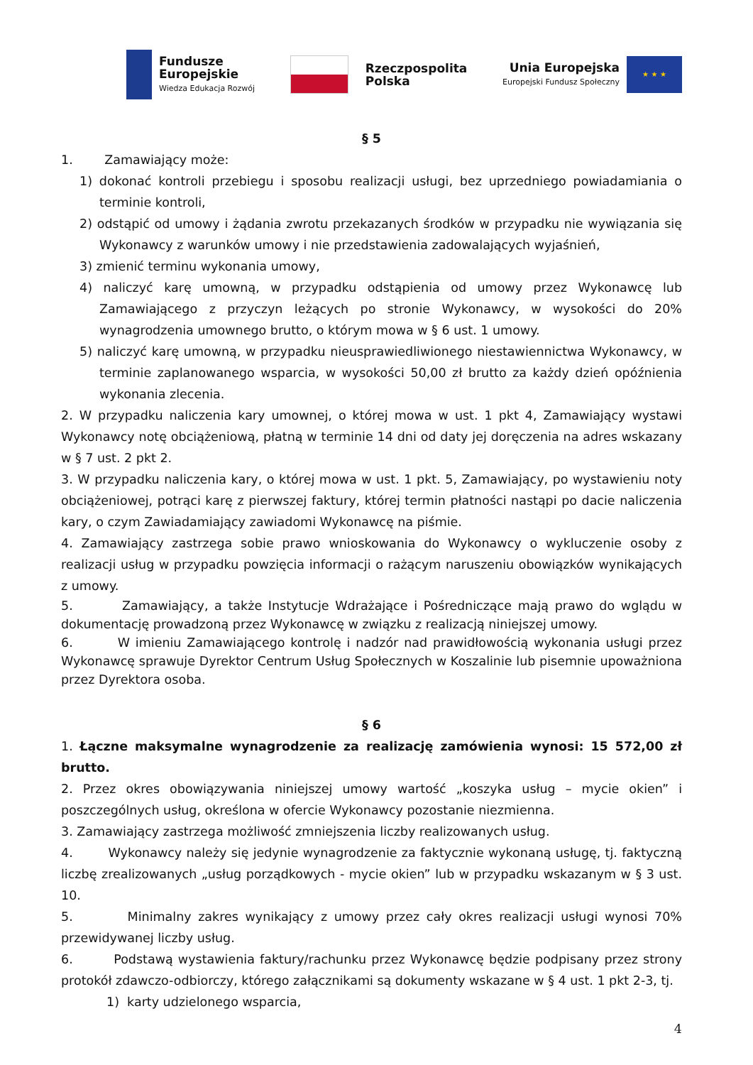Fundusze
Europejskie
Wiedza Edukacja Rozwój
Rzeczpospolita
Polska
Unia Europejska
Europejski Fundusz Społeczny
★ ★ ★
§ 5
1. Zamawiający może:
1) dokonać kontroli przebiegu i sposobu realizacji usługi, bez uprzedniego powiadamiania o terminie kontroli,
2) odstąpić od umowy i żądania zwrotu przekazanych środków w przypadku nie wywiązania się Wykonawcy z warunków umowy i nie przedstawienia zadowalających wyjaśnień,
3) zmienić terminu wykonania umowy,
4) naliczyć karę umowną, w przypadku odstąpienia od umowy przez Wykonawcę lub Zamawiającego z przyczyn leżących po stronie Wykonawcy, w wysokości do 20% wynagrodzenia umownego brutto, o którym mowa w § 6 ust. 1 umowy.
5) naliczyć karę umowną, w przypadku nieusprawiedliwionego niestawiennictwa Wykonawcy, w terminie zaplanowanego wsparcia, w wysokości 50,00 zł brutto za każdy dzień opóźnienia wykonania zlecenia.
2. W przypadku naliczenia kary umownej, o której mowa w ust. 1 pkt 4, Zamawiający wystawi Wykonawcy notę obciążeniową, płatną w terminie 14 dni od daty jej doręczenia na adres wskazany w § 7 ust. 2 pkt 2.
3. W przypadku naliczenia kary, o której mowa w ust. 1 pkt. 5, Zamawiający, po wystawieniu noty obciążeniowej, potrąci karę z pierwszej faktury, której termin płatności nastąpi po dacie naliczenia kary, o czym Zawiadamiający zawiadomi Wykonawcę na piśmie.
4. Zamawiający zastrzega sobie prawo wnioskowania do Wykonawcy o wykluczenie osoby z realizacji usług w przypadku powzięcia informacji o rażącym naruszeniu obowiązków wynikających z umowy.
5. Zamawiający, a także Instytucje Wdrażające i Pośredniczące mają prawo do wglądu w dokumentację prowadzoną przez Wykonawcę w związku z realizacją niniejszej umowy.
6. W imieniu Zamawiającego kontrolę i nadzór nad prawidłowością wykonania usługi przez Wykonawcę sprawuje Dyrektor Centrum Usług Społecznych w Koszalinie lub pisemnie upoważniona przez Dyrektora osoba.
§ 6
1. Łączne maksymalne wynagrodzenie za realizację zamówienia wynosi: 15 572,00 zł brutto.
2. Przez okres obowiązywania niniejszej umowy wartość „koszyka usług – mycie okien” i poszczególnych usług, określona w ofercie Wykonawcy pozostanie niezmienna.
3. Zamawiający zastrzega możliwość zmniejszenia liczby realizowanych usług.
4. Wykonawcy należy się jedynie wynagrodzenie za faktycznie wykonaną usługę, tj. faktyczną liczbę zrealizowanych „usług porządkowych - mycie okien” lub w przypadku wskazanym w § 3 ust. 10.
5. Minimalny zakres wynikający z umowy przez cały okres realizacji usługi wynosi 70% przewidywanej liczby usług.
6. Podstawą wystawienia faktury/rachunku przez Wykonawcę będzie podpisany przez strony protokół zdawczo-odbiorczy, którego załącznikami są dokumenty wskazane w § 4 ust. 1 pkt 2-3, tj.
1) karty udzielonego wsparcia,
4